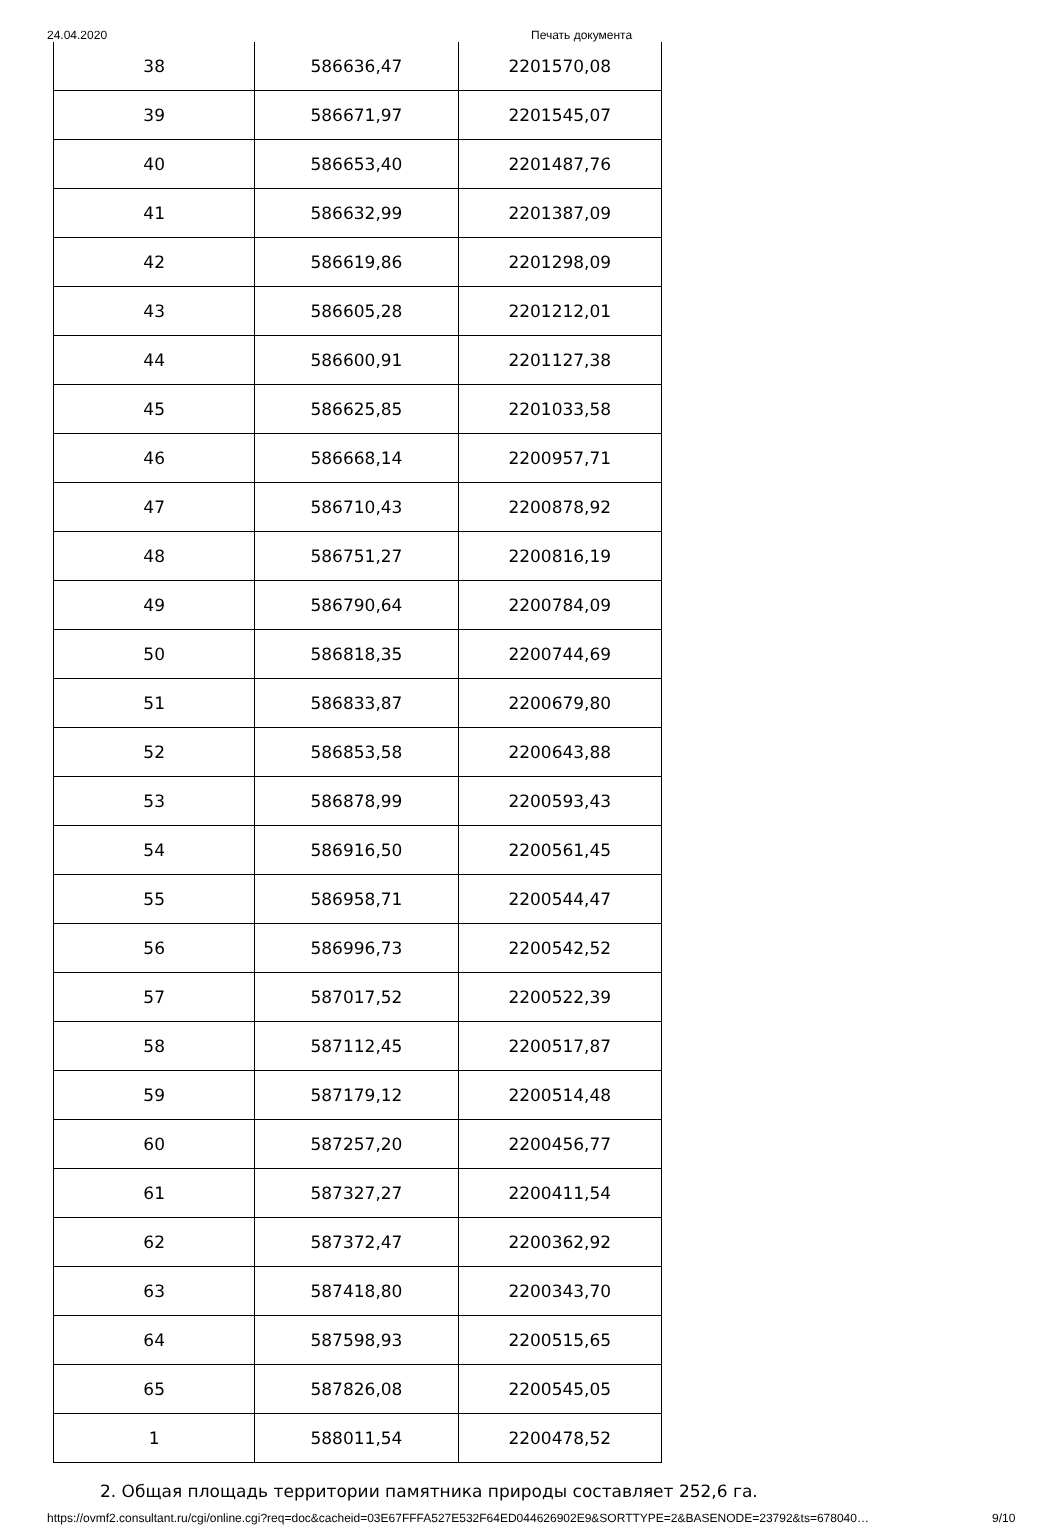24.04.2020 Печать документа
| 38 | 586636,47 | 2201570,08 |
| 39 | 586671,97 | 2201545,07 |
| 40 | 586653,40 | 2201487,76 |
| 41 | 586632,99 | 2201387,09 |
| 42 | 586619,86 | 2201298,09 |
| 43 | 586605,28 | 2201212,01 |
| 44 | 586600,91 | 2201127,38 |
| 45 | 586625,85 | 2201033,58 |
| 46 | 586668,14 | 2200957,71 |
| 47 | 586710,43 | 2200878,92 |
| 48 | 586751,27 | 2200816,19 |
| 49 | 586790,64 | 2200784,09 |
| 50 | 586818,35 | 2200744,69 |
| 51 | 586833,87 | 2200679,80 |
| 52 | 586853,58 | 2200643,88 |
| 53 | 586878,99 | 2200593,43 |
| 54 | 586916,50 | 2200561,45 |
| 55 | 586958,71 | 2200544,47 |
| 56 | 586996,73 | 2200542,52 |
| 57 | 587017,52 | 2200522,39 |
| 58 | 587112,45 | 2200517,87 |
| 59 | 587179,12 | 2200514,48 |
| 60 | 587257,20 | 2200456,77 |
| 61 | 587327,27 | 2200411,54 |
| 62 | 587372,47 | 2200362,92 |
| 63 | 587418,80 | 2200343,70 |
| 64 | 587598,93 | 2200515,65 |
| 65 | 587826,08 | 2200545,05 |
| 1 | 588011,54 | 2200478,52 |
2. Общая площадь территории памятника природы составляет 252,6 га.
https://ovmf2.consultant.ru/cgi/online.cgi?req=doc&cacheid=03E67FFFA527E532F64ED044626902E9&SORTTYPE=2&BASENODE=23792&ts=678040… 9/10